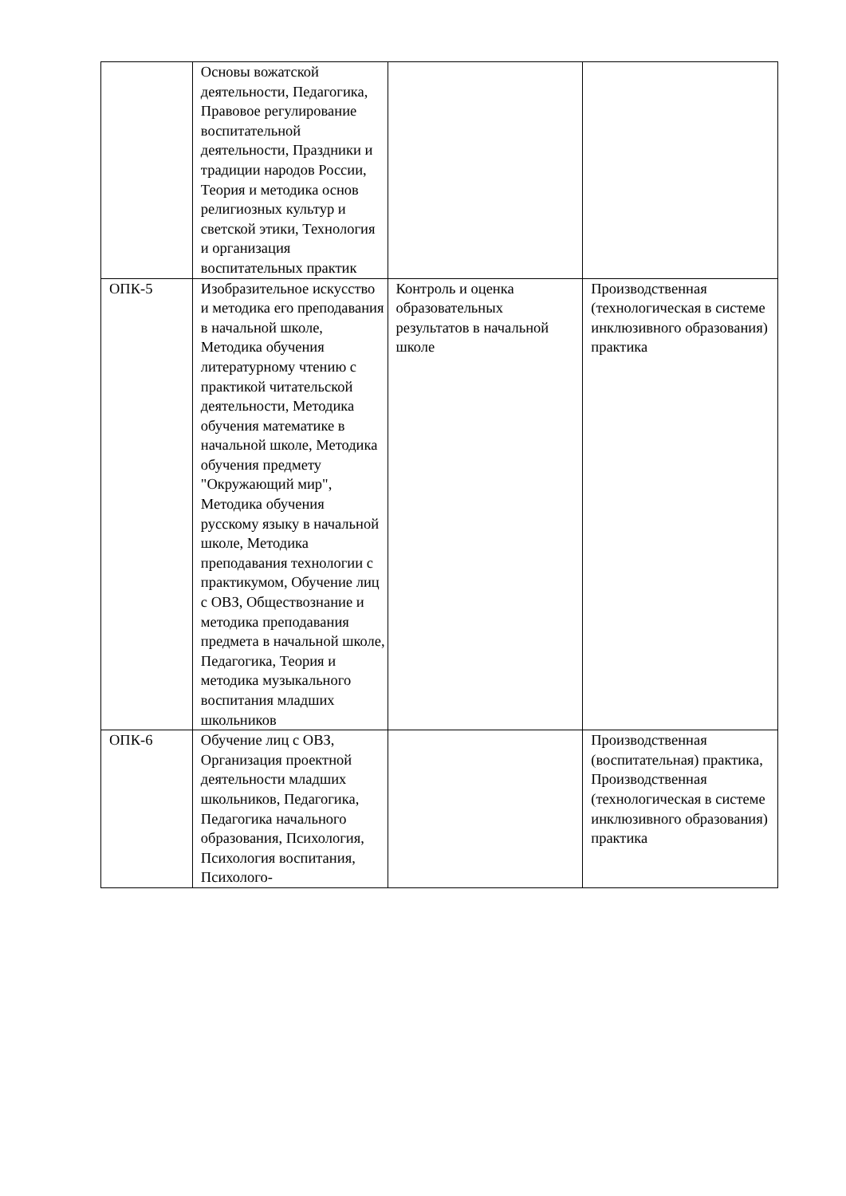| | Основы вожатской деятельности, Педагогика, Правовое регулирование воспитательной деятельности, Праздники и традиции народов России, Теория и методика основ религиозных культур и светской этики, Технология и организация воспитательных практик | | |
| ОПК-5 | Изобразительное искусство и методика его преподавания в начальной школе, Методика обучения литературному чтению с практикой читательской деятельности, Методика обучения математике в начальной школе, Методика обучения предмету "Окружающий мир", Методика обучения русскому языку в начальной школе, Методика преподавания технологии с практикумом, Обучение лиц с ОВЗ, Обществознание и методика преподавания предмета в начальной школе, Педагогика, Теория и методика музыкального воспитания младших школьников | Контроль и оценка образовательных результатов в начальной школе | Производственная (технологическая в системе инклюзивного образования) практика |
| ОПК-6 | Обучение лиц с ОВЗ, Организация проектной деятельности младших школьников, Педагогика, Педагогика начального образования, Психология, Психология воспитания, Психолого- | | Производственная (воспитательная) практика, Производственная (технологическая в системе инклюзивного образования) практика |